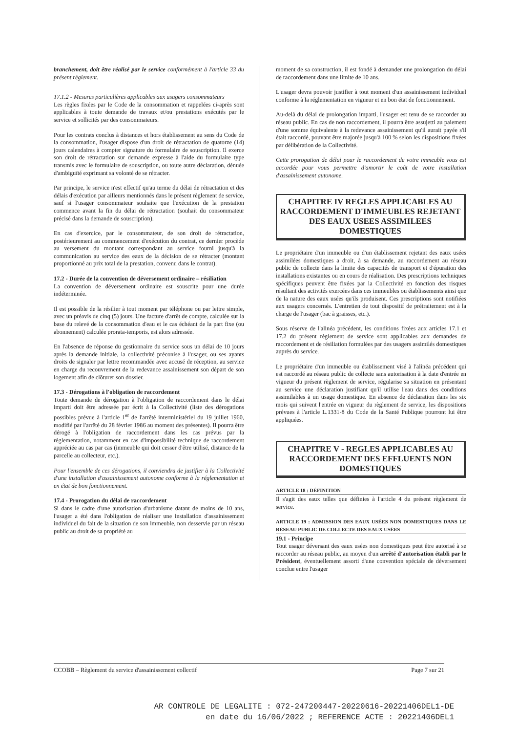branchement, doit être réalisé par le service conformément à l'article 33 du présent règlement.
17.1.2 - Mesures particulières applicables aux usagers consommateurs
Les règles fixées par le Code de la consommation et rappelées ci-après sont applicables à toute demande de travaux et/ou prestations exécutés par le service et sollicités par des consommateurs.
Pour les contrats conclus à distances et hors établissement au sens du Code de la consommation, l'usager dispose d'un droit de rétractation de quatorze (14) jours calendaires à compter signature du formulaire de souscription. Il exerce son droit de rétractation sur demande expresse à l'aide du formulaire type transmis avec le formulaire de souscription, ou toute autre déclaration, dénuée d'ambiguïté exprimant sa volonté de se rétracter.
Par principe, le service n'est effectif qu'au terme du délai de rétractation et des délais d'exécution par ailleurs mentionnés dans le présent règlement de service, sauf si l'usager consommateur souhaite que l'exécution de la prestation commence avant la fin du délai de rétractation (souhait du consommateur précisé dans la demande de souscription).
En cas d'exercice, par le consommateur, de son droit de rétractation, postérieurement au commencement d'exécution du contrat, ce dernier procède au versement du montant correspondant au service fourni jusqu'à la communication au service des eaux de la décision de se rétracter (montant proportionné au prix total de la prestation, convenu dans le contrat).
17.2 - Durée de la convention de déversement ordinaire – résiliation
La convention de déversement ordinaire est souscrite pour une durée indéterminée.
Il est possible de la résilier à tout moment par téléphone ou par lettre simple, avec un préavis de cinq (5) jours. Une facture d'arrêt de compte, calculée sur la base du relevé de la consommation d'eau et le cas échéant de la part fixe (ou abonnement) calculée prorata-temporis, est alors adressée.
En l'absence de réponse du gestionnaire du service sous un délai de 10 jours après la demande initiale, la collectivité préconise à l'usager, ou ses ayants droits de signaler par lettre recommandée avec accusé de réception, au service en charge du recouvrement de la redevance assainissement son départ de son logement afin de clôturer son dossier.
17.3 - Dérogations à l'obligation de raccordement
Toute demande de dérogation à l'obligation de raccordement dans le délai imparti doit être adressée par écrit à la Collectivité (liste des dérogations possibles prévue à l'article 1<sup>er</sup> de l'arrêté interministériel du 19 juillet 1960, modifié par l'arrêté du 28 février 1986 au moment des présentes). Il pourra être dérogé à l'obligation de raccordement dans les cas prévus par la réglementation, notamment en cas d'impossibilité technique de raccordement appréciée au cas par cas (immeuble qui doit cesser d'être utilisé, distance de la parcelle au collecteur, etc.).
Pour l'ensemble de ces dérogations, il conviendra de justifier à la Collectivité d'une installation d'assainissement autonome conforme à la réglementation et en état de bon fonctionnement.
17.4 - Prorogation du délai de raccordement
Si dans le cadre d'une autorisation d'urbanisme datant de moins de 10 ans, l'usager a été dans l'obligation de réaliser une installation d'assainissement individuel du fait de la situation de son immeuble, non desservie par un réseau public au droit de sa propriété au
moment de sa construction, il est fondé à demander une prolongation du délai de raccordement dans une limite de 10 ans.
L'usager devra pouvoir justifier à tout moment d'un assainissement individuel conforme à la réglementation en vigueur et en bon état de fonctionnement.
Au-delà du délai de prolongation imparti, l'usager est tenu de se raccorder au réseau public. En cas de non raccordement, il pourra être assujetti au paiement d'une somme équivalente à la redevance assainissement qu'il aurait payée s'il était raccordé, pouvant être majorée jusqu'à 100 % selon les dispositions fixées par délibération de la Collectivité.
Cette prorogation de délai pour le raccordement de votre immeuble vous est accordée pour vous permettre d'amortir le coût de votre installation d'assainissement autonome.
CHAPITRE IV REGLES APPLICABLES AU RACCORDEMENT D'IMMEUBLES REJETANT DES EAUX USEES ASSIMILEES DOMESTIQUES
Le propriétaire d'un immeuble ou d'un établissement rejetant des eaux usées assimilées domestiques a droit, à sa demande, au raccordement au réseau public de collecte dans la limite des capacités de transport et d'épuration des installations existantes ou en cours de réalisation. Des prescriptions techniques spécifiques peuvent être fixées par la Collectivité en fonction des risques résultant des activités exercées dans ces immeubles ou établissements ainsi que de la nature des eaux usées qu'ils produisent. Ces prescriptions sont notifiées aux usagers concernés. L'entretien de tout dispositif de prétraitement est à la charge de l'usager (bac à graisses, etc.).
Sous réserve de l'alinéa précédent, les conditions fixées aux articles 17.1 et 17.2 du présent règlement de service sont applicables aux demandes de raccordement et de résiliation formulées par des usagers assimilés domestiques auprès du service.
Le propriétaire d'un immeuble ou établissement visé à l'alinéa précédent qui est raccordé au réseau public de collecte sans autorisation à la date d'entrée en vigueur du présent règlement de service, régularise sa situation en présentant au service une déclaration justifiant qu'il utilise l'eau dans des conditions assimilables à un usage domestique. En absence de déclaration dans les six mois qui suivent l'entrée en vigueur du règlement de service, les dispositions prévues à l'article L.1331-8 du Code de la Santé Publique pourront lui être appliquées.
CHAPITRE V - REGLES APPLICABLES AU RACCORDEMENT DES EFFLUENTS NON DOMESTIQUES
ARTICLE 18 : DÉFINITION
Il s'agit des eaux telles que définies à l'article 4 du présent règlement de service.
ARTICLE 19 : ADMISSION DES EAUX USÉES NON DOMESTIQUES DANS LE RÉSEAU PUBLIC DE COLLECTE DES EAUX USÉES
19.1 - Principe
Tout usager déversant des eaux usées non domestiques peut être autorisé à se raccorder au réseau public, au moyen d'un arrêté d'autorisation établi par le Président, éventuellement assorti d'une convention spéciale de déversement conclue entre l'usager
CCOBB – Règlement du service d'assainissement collectif Page 7 sur 21
AR CONTROLE DE LEGALITE : 072-247200447-20220616-20221406DEL1-DE
en date du 16/06/2022 ; REFERENCE ACTE : 20221406DEL1